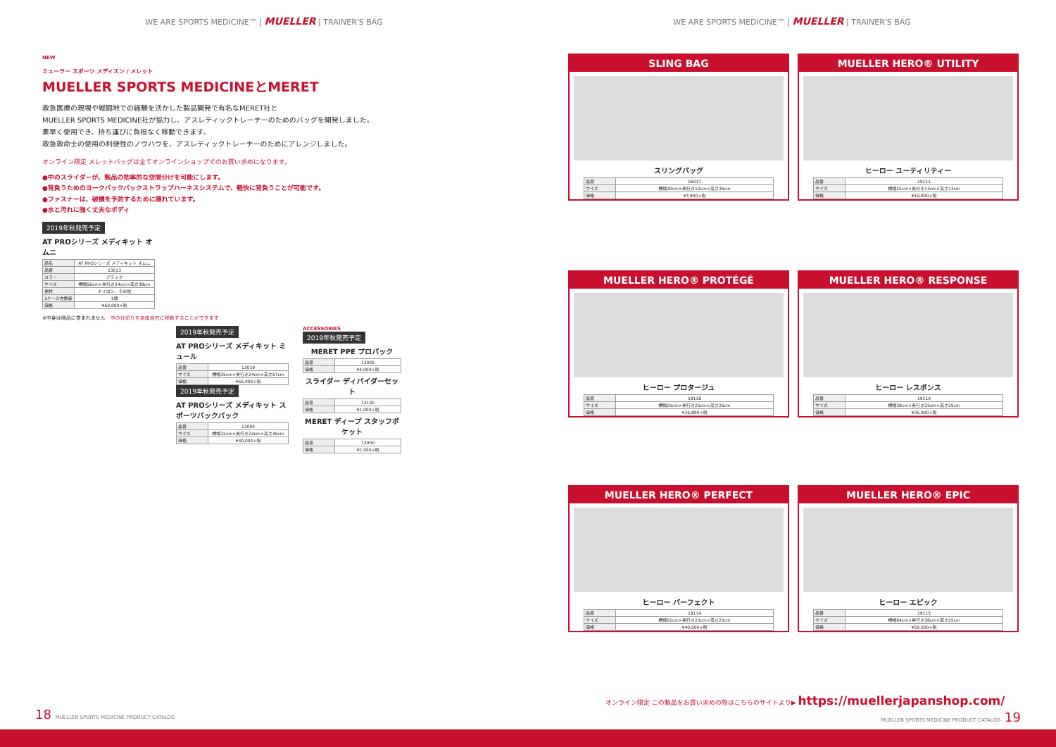WE ARE SPORTS MEDICINE™ | MUELLER | TRAINER'S BAG
NEW
ミューラー スポーツ メディスン / メレット
MUELLER SPORTS MEDICINEとMERET
救急医療の現場や戦闘地での経験を活かした製品開発で有名なMERET社と
MUELLER SPORTS MEDICINE社が協力し、アスレティックトレーナーのためのバッグを開発しました。
素早く使用でき、持ち運びに負担なく移動できます。
救急救命士の使用の利便性のノウハウを、アスレティックトレーナーのためにアレンジしました。
オンライン限定 メレットバッグは全てオンラインショップでのお買い求めになります。
●中のスライダーが、製品の効率的な空間分けを可能にします。
●背負うためのヨークバックパックストラップハーネスシステムで、軽快に背負うことが可能です。
●ファスナーは、破損を予防するために隠れています。
●水と汚れに強く丈夫なボディ
2019年秋発売予定
AT PROシリーズ メディキット オムニ
| 品名 | AT PROシリーズ メディキット オムニ |
| 品番 | 13013 |
| カラー | ブラック |
| サイズ | 横幅56cm×奥行き24cm×高さ38cm |
| 素材 | ナイロン、その他 |
| 1ケース内数量 | 1個 |
| 価格 | ¥60,000+税 |
※中身は商品に含まれません　中の仕切りを自由自在に移動することができます
2019年秋発売予定
AT PROシリーズ メディキット ミュール
| 品番 | 13019 |
| サイズ | 横幅35cm×奥行き24cm×高さ67cm |
| 価格 | ¥65,000+税 |
2019年秋発売予定
AT PROシリーズ メディキット スポーツバックパック
| 品番 | 13004 |
| サイズ | 横幅32cm×奥行き24cm×高さ46cm |
| 価格 | ¥40,000+税 |
ACCESSORIES 2019年秋発売予定
MERET PPE プロパック
| 品番 | 13005 |
| 価格 | ¥4,000+税 |
スライダー ディバイダーセット
| 品番 | 13100 |
| 価格 | ¥1,000+税 |
MERET ディープ スタッフポケット
| 品番 | 13900 |
| 価格 | ¥2,500+税 |
18 MUELLER SPORTS MEDICINE PRODUCT CATALOG
WE ARE SPORTS MEDICINE™ | MUELLER | TRAINER'S BAG
SLING BAG
スリングバッグ
| 品番 | 16017 |
| サイズ | 横幅30cm×奥行き10cm×高さ35cm |
| 価格 | ¥7,900+税 |
MUELLER HERO® UTILITY
ヒーロー ユーティリティー
| 品番 | 19111 |
| サイズ | 横幅25cm×奥行き13cm×高さ13cm |
| 価格 | ¥19,800+税 |
MUELLER HERO® PROTÉGÉ
ヒーロー プロタージュ
| 品番 | 19118 |
| サイズ | 横幅25cm×奥行き25cm×高さ25cm |
| 価格 | ¥16,800+税 |
MUELLER HERO® RESPONSE
ヒーロー レスポンス
| 品番 | 19119 |
| サイズ | 横幅38cm×奥行き25cm×高さ25cm |
| 価格 | ¥26,900+税 |
MUELLER HERO® PERFECT
ヒーロー パーフェクト
| 品番 | 19114 |
| サイズ | 横幅51cm×奥行き25cm×高さ25cm |
| 価格 | ¥40,000+税 |
MUELLER HERO® EPIC
ヒーロー エピック
| 品番 | 19115 |
| サイズ | 横幅64cm×奥行き38cm×高さ25cm |
| 価格 | ¥59,000+税 |
オンライン限定 この製品をお買い求めの際はこちらのサイトより▶ https://muellerjapanshop.com/
MUELLER SPORTS MEDICINE PRODUCT CATALOG 19